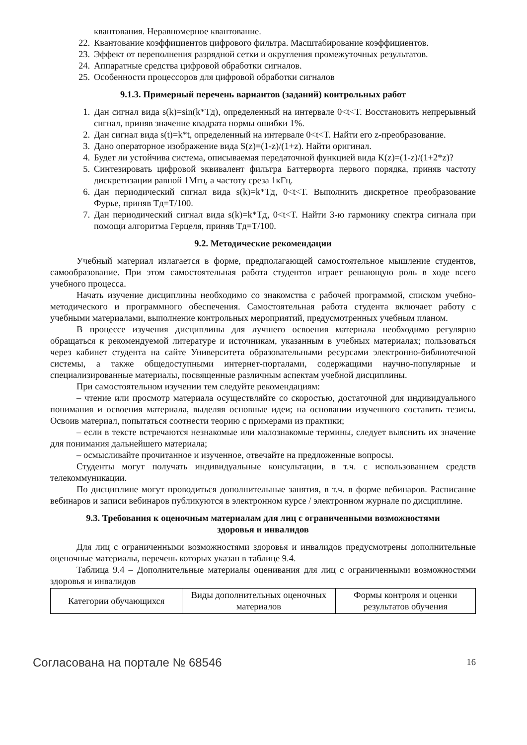квантования. Неравномерное квантование.
22. Квантование коэффициентов цифрового фильтра. Масштабирование коэффициентов.
23. Эффект от переполнения разрядной сетки и округления промежуточных результатов.
24. Аппаратные средства цифровой обработки сигналов.
25. Особенности процессоров для цифровой обработки сигналов
9.1.3. Примерный перечень вариантов (заданий) контрольных работ
1. Дан сигнал вида s(k)=sin(k*Tд), определенный на интервале 0<t<T. Восстановить непрерывный сигнал, приняв значение квадрата нормы ошибки 1%.
2. Дан сигнал вида s(t)=k*t, определенный на интервале 0<t<T. Найти его z-преобразование.
3. Дано операторное изображение вида S(z)=(1-z)/(1+z). Найти оригинал.
4. Будет ли устойчива система, описываемая передаточной функцией вида K(z)=(1-z)/(1+2*z)?
5. Синтезировать цифровой эквивалент фильтра Баттерворта первого порядка, приняв частоту дискретизации равной 1Мгц, а частоту среза 1кГц.
6. Дан периодический сигнал вида s(k)=k*Tд, 0<t<T. Выполнить дискретное преобразование Фурье, приняв Tд=T/100.
7. Дан периодический сигнал вида s(k)=k*Tд, 0<t<T. Найти 3-ю гармонику спектра сигнала при помощи алгоритма Герцеля, приняв Tд=T/100.
9.2. Методические рекомендации
Учебный материал излагается в форме, предполагающей самостоятельное мышление студентов, самообразование. При этом самостоятельная работа студентов играет решающую роль в ходе всего учебного процесса.
Начать изучение дисциплины необходимо со знакомства с рабочей программой, списком учебно-методического и программного обеспечения. Самостоятельная работа студента включает работу с учебными материалами, выполнение контрольных мероприятий, предусмотренных учебным планом.
В процессе изучения дисциплины для лучшего освоения материала необходимо регулярно обращаться к рекомендуемой литературе и источникам, указанным в учебных материалах; пользоваться через кабинет студента на сайте Университета образовательными ресурсами электронно-библиотечной системы, а также общедоступными интернет-порталами, содержащими научно-популярные и специализированные материалы, посвященные различным аспектам учебной дисциплины.
При самостоятельном изучении тем следуйте рекомендациям:
– чтение или просмотр материала осуществляйте со скоростью, достаточной для индивидуального понимания и освоения материала, выделяя основные идеи; на основании изученного составить тезисы. Освоив материал, попытаться соотнести теорию с примерами из практики;
– если в тексте встречаются незнакомые или малознакомые термины, следует выяснить их значение для понимания дальнейшего материала;
– осмысливайте прочитанное и изученное, отвечайте на предложенные вопросы.
Студенты могут получать индивидуальные консультации, в т.ч. с использованием средств телекоммуникации.
По дисциплине могут проводиться дополнительные занятия, в т.ч. в форме вебинаров. Расписание вебинаров и записи вебинаров публикуются в электронном курсе / электронном журнале по дисциплине.
9.3. Требования к оценочным материалам для лиц с ограниченными возможностями
здоровья и инвалидов
Для лиц с ограниченными возможностями здоровья и инвалидов предусмотрены дополнительные оценочные материалы, перечень которых указан в таблице 9.4.
Таблица 9.4 – Дополнительные материалы оценивания для лиц с ограниченными возможностями здоровья и инвалидов
| Категории обучающихся | Виды дополнительных оценочных материалов | Формы контроля и оценки результатов обучения |
Согласована на портале № 68546 16